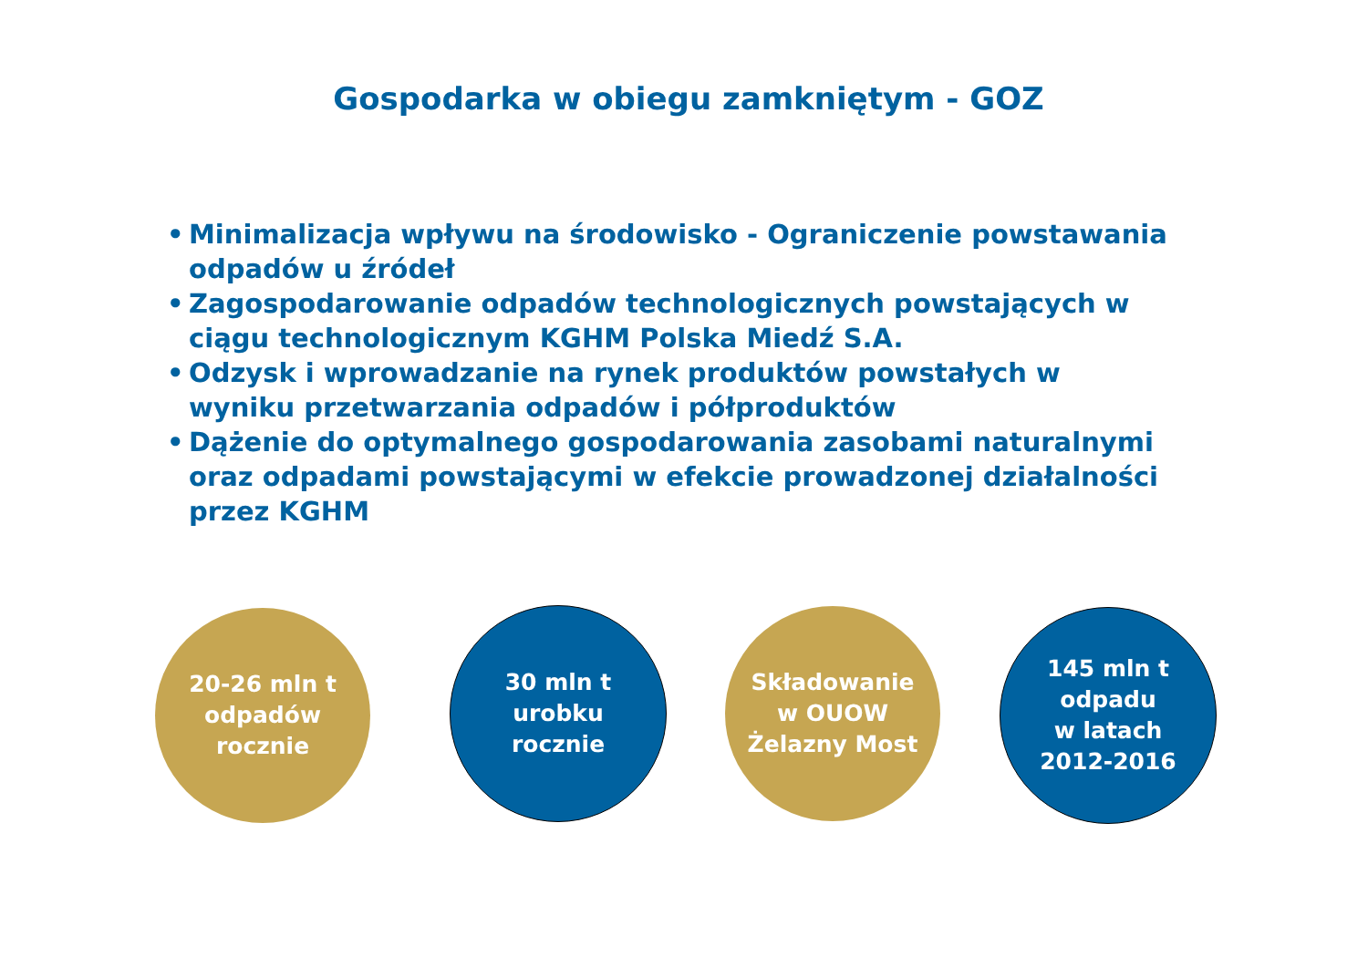Gospodarka w obiegu zamkniętym - GOZ
• Minimalizacja wpływu na środowisko - Ograniczenie powstawania odpadów u źródeł
• Zagospodarowanie odpadów technologicznych powstających w ciągu technologicznym KGHM Polska Miedź S.A.
• Odzysk i wprowadzanie na rynek produktów powstałych w wyniku przetwarzania odpadów i półproduktów
• Dążenie do optymalnego gospodarowania zasobami naturalnymi oraz odpadami powstającymi w efekcie prowadzonej działalności przez KGHM
20-26 mln t
odpadów
rocznie
30 mln t
urobku
rocznie
Składowanie
w OUOW
Żelazny Most
145 mln t
odpadu
w latach
2012-2016